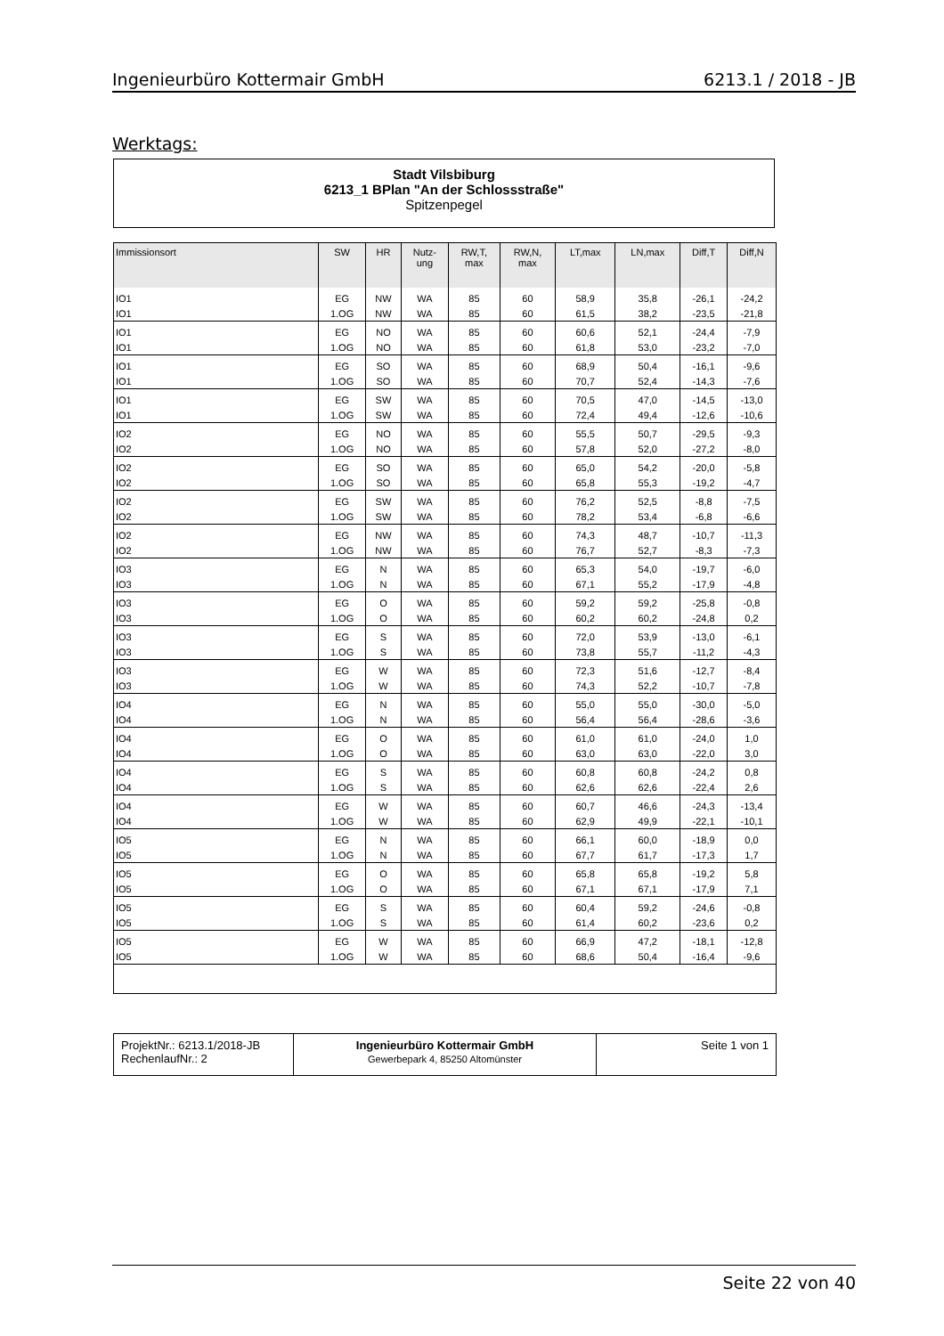Ingenieurbüro Kottermair GmbH 6213.1 / 2018 - JB
Werktags:
Stadt Vilsbiburg
6213_1 BPlan "An der Schlossstraße"
Spitzenpegel
| Immissionsort | SW | HR | Nutz- ung | RW,T, max | RW,N, max | LT,max | LN,max | Diff,T | Diff,N |
| --- | --- | --- | --- | --- | --- | --- | --- | --- | --- |
| IO1 | EG | NW | WA | 85 | 60 | 58,9 | 35,8 | -26,1 | -24,2 |
| IO1 | 1.OG | NW | WA | 85 | 60 | 61,5 | 38,2 | -23,5 | -21,8 |
| IO1 | EG | NO | WA | 85 | 60 | 60,6 | 52,1 | -24,4 | -7,9 |
| IO1 | 1.OG | NO | WA | 85 | 60 | 61,8 | 53,0 | -23,2 | -7,0 |
| IO1 | EG | SO | WA | 85 | 60 | 68,9 | 50,4 | -16,1 | -9,6 |
| IO1 | 1.OG | SO | WA | 85 | 60 | 70,7 | 52,4 | -14,3 | -7,6 |
| IO1 | EG | SW | WA | 85 | 60 | 70,5 | 47,0 | -14,5 | -13,0 |
| IO1 | 1.OG | SW | WA | 85 | 60 | 72,4 | 49,4 | -12,6 | -10,6 |
| IO2 | EG | NO | WA | 85 | 60 | 55,5 | 50,7 | -29,5 | -9,3 |
| IO2 | 1.OG | NO | WA | 85 | 60 | 57,8 | 52,0 | -27,2 | -8,0 |
| IO2 | EG | SO | WA | 85 | 60 | 65,0 | 54,2 | -20,0 | -5,8 |
| IO2 | 1.OG | SO | WA | 85 | 60 | 65,8 | 55,3 | -19,2 | -4,7 |
| IO2 | EG | SW | WA | 85 | 60 | 76,2 | 52,5 | -8,8 | -7,5 |
| IO2 | 1.OG | SW | WA | 85 | 60 | 78,2 | 53,4 | -6,8 | -6,6 |
| IO2 | EG | NW | WA | 85 | 60 | 74,3 | 48,7 | -10,7 | -11,3 |
| IO2 | 1.OG | NW | WA | 85 | 60 | 76,7 | 52,7 | -8,3 | -7,3 |
| IO3 | EG | N | WA | 85 | 60 | 65,3 | 54,0 | -19,7 | -6,0 |
| IO3 | 1.OG | N | WA | 85 | 60 | 67,1 | 55,2 | -17,9 | -4,8 |
| IO3 | EG | O | WA | 85 | 60 | 59,2 | 59,2 | -25,8 | -0,8 |
| IO3 | 1.OG | O | WA | 85 | 60 | 60,2 | 60,2 | -24,8 | 0,2 |
| IO3 | EG | S | WA | 85 | 60 | 72,0 | 53,9 | -13,0 | -6,1 |
| IO3 | 1.OG | S | WA | 85 | 60 | 73,8 | 55,7 | -11,2 | -4,3 |
| IO3 | EG | W | WA | 85 | 60 | 72,3 | 51,6 | -12,7 | -8,4 |
| IO3 | 1.OG | W | WA | 85 | 60 | 74,3 | 52,2 | -10,7 | -7,8 |
| IO4 | EG | N | WA | 85 | 60 | 55,0 | 55,0 | -30,0 | -5,0 |
| IO4 | 1.OG | N | WA | 85 | 60 | 56,4 | 56,4 | -28,6 | -3,6 |
| IO4 | EG | O | WA | 85 | 60 | 61,0 | 61,0 | -24,0 | 1,0 |
| IO4 | 1.OG | O | WA | 85 | 60 | 63,0 | 63,0 | -22,0 | 3,0 |
| IO4 | EG | S | WA | 85 | 60 | 60,8 | 60,8 | -24,2 | 0,8 |
| IO4 | 1.OG | S | WA | 85 | 60 | 62,6 | 62,6 | -22,4 | 2,6 |
| IO4 | EG | W | WA | 85 | 60 | 60,7 | 46,6 | -24,3 | -13,4 |
| IO4 | 1.OG | W | WA | 85 | 60 | 62,9 | 49,9 | -22,1 | -10,1 |
| IO5 | EG | N | WA | 85 | 60 | 66,1 | 60,0 | -18,9 | 0,0 |
| IO5 | 1.OG | N | WA | 85 | 60 | 67,7 | 61,7 | -17,3 | 1,7 |
| IO5 | EG | O | WA | 85 | 60 | 65,8 | 65,8 | -19,2 | 5,8 |
| IO5 | 1.OG | O | WA | 85 | 60 | 67,1 | 67,1 | -17,9 | 7,1 |
| IO5 | EG | S | WA | 85 | 60 | 60,4 | 59,2 | -24,6 | -0,8 |
| IO5 | 1.OG | S | WA | 85 | 60 | 61,4 | 60,2 | -23,6 | 0,2 |
| IO5 | EG | W | WA | 85 | 60 | 66,9 | 47,2 | -18,1 | -12,8 |
| IO5 | 1.OG | W | WA | 85 | 60 | 68,6 | 50,4 | -16,4 | -9,6 |
| ProjektNr.: 6213.1/2018-JB RechenlaufNr.: 2 | Ingenieurbüro Kottermair GmbH Gewerbepark 4, 85250 Altomünster | Seite 1 von 1 |
Seite 22 von 40